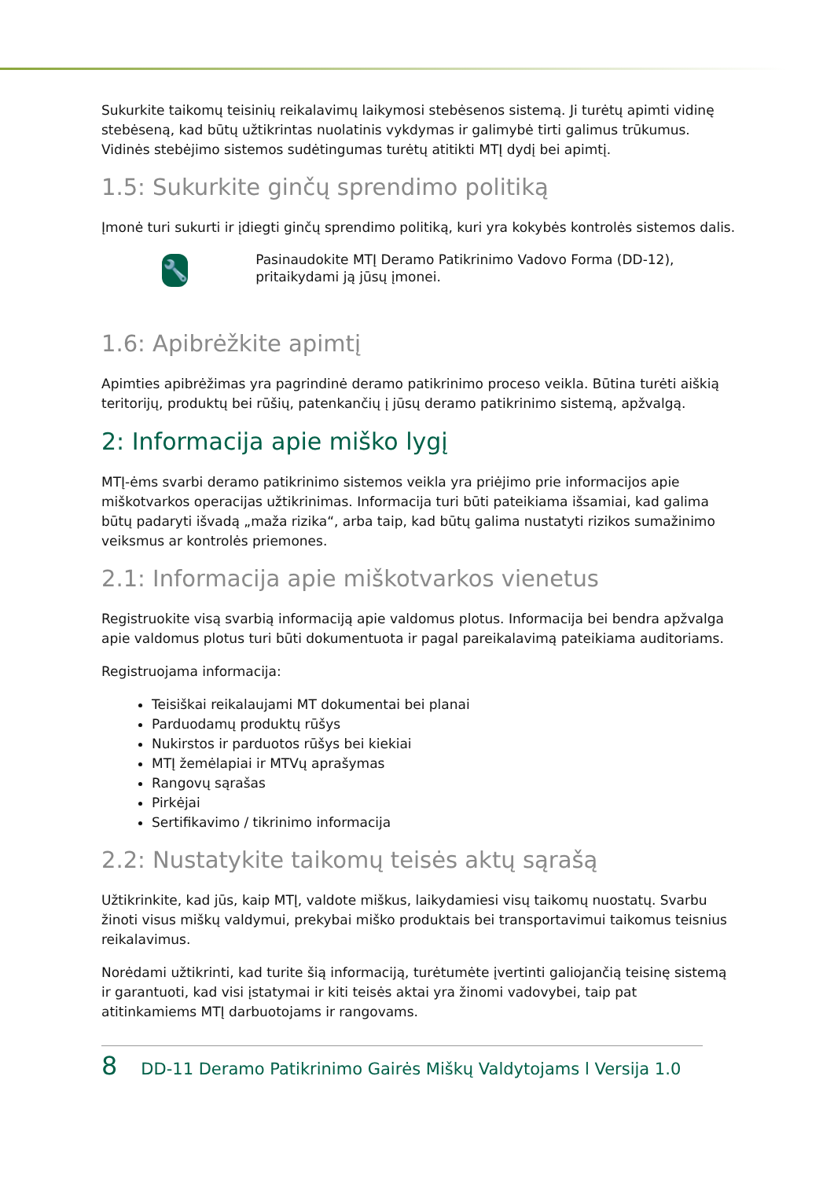Sukurkite taikomų teisinių reikalavimų laikymosi stebėsenos sistemą. Ji turėtų apimti vidinę stebėseną, kad būtų užtikrintas nuolatinis vykdymas ir galimybė tirti galimus trūkumus. Vidinės stebėjimo sistemos sudėtingumas turėtų atitikti MTĮ dydį bei apimtį.
1.5: Sukurkite ginčų sprendimo politiką
Įmonė turi sukurti ir įdiegti ginčų sprendimo politiką, kuri yra kokybės kontrolės sistemos dalis.
🔧
Pasinaudokite MTĮ Deramo Patikrinimo Vadovo Forma (DD-12), pritaikydami ją jūsų įmonei.
1.6: Apibrėžkite apimtį
Apimties apibrėžimas yra pagrindinė deramo patikrinimo proceso veikla. Būtina turėti aiškią teritorijų, produktų bei rūšių, patenkančių į jūsų deramo patikrinimo sistemą, apžvalgą.
2: Informacija apie miško lygį
MTĮ-ėms svarbi deramo patikrinimo sistemos veikla yra priėjimo prie informacijos apie miškotvarkos operacijas užtikrinimas. Informacija turi būti pateikiama išsamiai, kad galima būtų padaryti išvadą „maža rizika“, arba taip, kad būtų galima nustatyti rizikos sumažinimo veiksmus ar kontrolės priemones.
2.1: Informacija apie miškotvarkos vienetus
Registruokite visą svarbią informaciją apie valdomus plotus. Informacija bei bendra apžvalga apie valdomus plotus turi būti dokumentuota ir pagal pareikalavimą pateikiama auditoriams.
Registruojama informacija:
Teisiškai reikalaujami MT dokumentai bei planai
Parduodamų produktų rūšys
Nukirstos ir parduotos rūšys bei kiekiai
MTĮ žemėlapiai ir MTVų aprašymas
Rangovų sąrašas
Pirkėjai
Sertifikavimo / tikrinimo informacija
2.2: Nustatykite taikomų teisės aktų sąrašą
Užtikrinkite, kad jūs, kaip MTĮ, valdote miškus, laikydamiesi visų taikomų nuostatų. Svarbu žinoti visus miškų valdymui, prekybai miško produktais bei transportavimui taikomus teisnius reikalavimus.
Norėdami užtikrinti, kad turite šią informaciją, turėtumėte įvertinti galiojančią teisinę sistemą ir garantuoti, kad visi įstatymai ir kiti teisės aktai yra žinomi vadovybei, taip pat atitinkamiems MTĮ darbuotojams ir rangovams.
8 DD-11 Deramo Patikrinimo Gairės Miškų Valdytojams l Versija 1.0